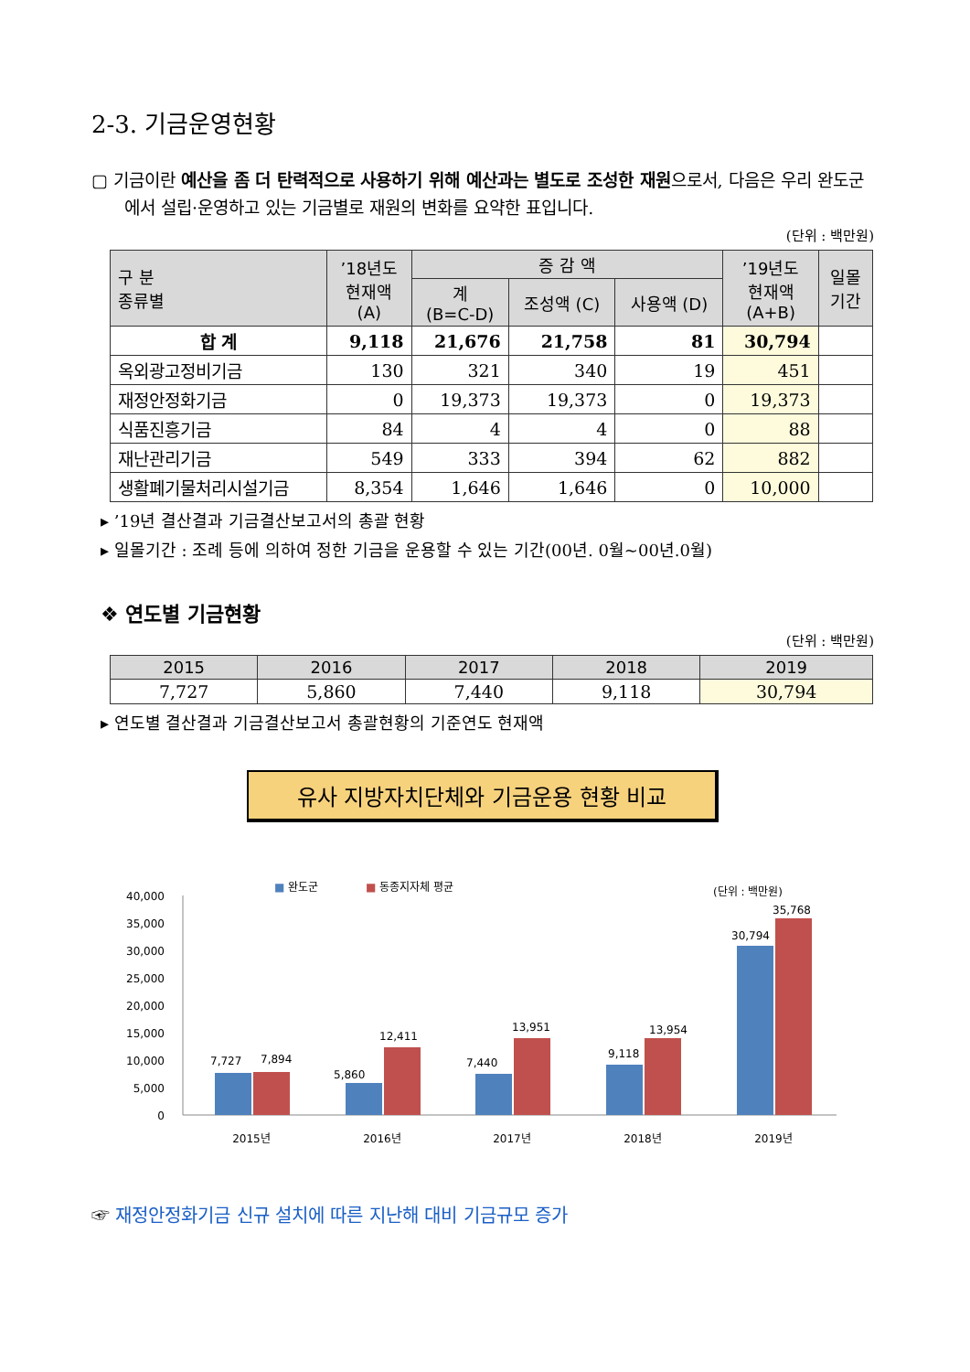2-3. 기금운영현황
▢ 기금이란 예산을 좀 더 탄력적으로 사용하기 위해 예산과는 별도로 조성한 재원으로서, 다음은 우리 완도군에서 설립·운영하고 있는 기금별로 재원의 변화를 요약한 표입니다.
(단위 : 백만원)
| 구 분 종류별 | ’18년도 현재액 (A) | 증 감 액 | | | ’19년도 현재액 (A+B) | 일몰 기간 |
| --- | --- | --- | --- | --- | --- | --- |
| | | 계 (B=C-D) | 조성액 (C) | 사용액 (D) | | |
| 합 계 | 9,118 | 21,676 | 21,758 | 81 | 30,794 | |
| 옥외광고정비기금 | 130 | 321 | 340 | 19 | 451 | |
| 재정안정화기금 | 0 | 19,373 | 19,373 | 0 | 19,373 | |
| 식품진흥기금 | 84 | 4 | 4 | 0 | 88 | |
| 재난관리기금 | 549 | 333 | 394 | 62 | 882 | |
| 생활폐기물처리시설기금 | 8,354 | 1,646 | 1,646 | 0 | 10,000 | |
▸ ’19년 결산결과 기금결산보고서의 총괄 현황
▸ 일몰기간 : 조례 등에 의하여 정한 기금을 운용할 수 있는 기간(00년. 0월~00년.0월)
❖ 연도별 기금현황
(단위 : 백만원)
| 2015 | 2016 | 2017 | 2018 | 2019 |
| --- | --- | --- | --- | --- |
| 7,727 | 5,860 | 7,440 | 9,118 | 30,794 |
▸ 연도별 결산결과 기금결산보고서 총괄현황의 기준연도 현재액
유사 지방자치단체와 기금운용 현황 비교
■
완도군
■
동종지자체 평균
(단위 : 백만원)
40,000
35,000
30,000
25,000
20,000
15,000
10,000
5,000
0
7,727
7,894
5,860
12,411
7,440
13,951
9,118
13,954
30,794
35,768
2015년
2016년
2017년
2018년
2019년
☞ 재정안정화기금 신규 설치에 따른 지난해 대비 기금규모 증가